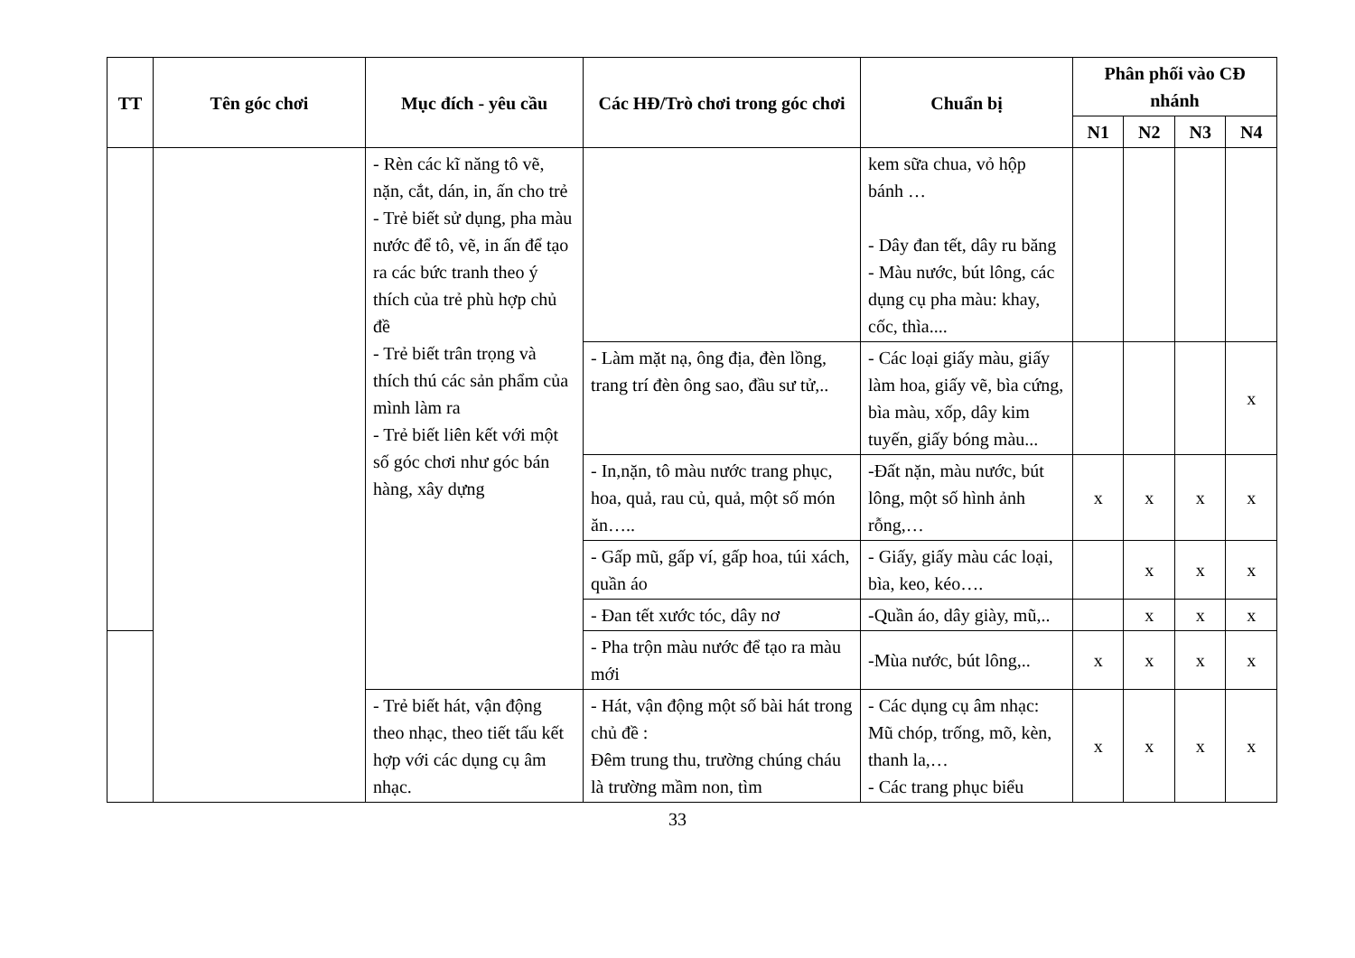| TT | Tên góc chơi | Mục đích - yêu cầu | Các HĐ/Trò chơi trong góc chơi | Chuẩn bị | Phân phối vào CĐ nhánh | | | |
| --- | --- | --- | --- | --- | --- | --- | --- | --- |
| | | | | | N1 | N2 | N3 | N4 |
| | | - Rèn các kĩ năng tô vẽ, nặn, cắt, dán, in, ấn cho trẻ - Trẻ biết sử dụng, pha màu nước để tô, vẽ, in ấn để tạo ra các bức tranh theo ý thích của trẻ phù hợp chủ đề - Trẻ biết trân trọng và thích thú các sản phẩm của mình làm ra - Trẻ biết liên kết với một số góc chơi như góc bán hàng, xây dựng | | kem sữa chua, vỏ hộp bánh … - Dây đan tết, dây ru băng - Màu nước, bút lông, các dụng cụ pha màu: khay, cốc, thìa.... | | | | |
| | | | - Làm mặt nạ, ông địa, đèn lồng, trang trí đèn ông sao, đầu sư tử,.. | - Các loại giấy màu, giấy làm hoa, giấy vẽ, bìa cứng, bìa màu, xốp, dây kim tuyến, giấy bóng màu... | | | | x |
| | | | - In,nặn, tô màu nước trang phục, hoa, quả, rau củ, quả, một số món ăn….. | -Đất nặn, màu nước, bút lông, một số hình ảnh rỗng,… | x | x | x | x |
| | | | - Gấp mũ, gấp ví, gấp hoa, túi xách, quần áo | - Giấy, giấy màu các loại, bìa, keo, kéo…. | | x | x | x |
| | | | - Đan tết xước tóc, dây nơ | -Quần áo, dây giày, mũ,.. | | x | x | x |
| | | | - Pha trộn màu nước để tạo ra màu mới | -Mùa nước, bút lông,.. | x | x | x | x |
| | | - Trẻ biết hát, vận động theo nhạc, theo tiết tấu kết hợp với các dụng cụ âm nhạc. | - Hát, vận động một số bài hát trong chủ đề : Đêm trung thu, trường chúng cháu là trường mầm non, tìm | - Các dụng cụ âm nhạc: Mũ chóp, trống, mõ, kèn, thanh la,… - Các trang phục biểu | x | x | x | x |
33